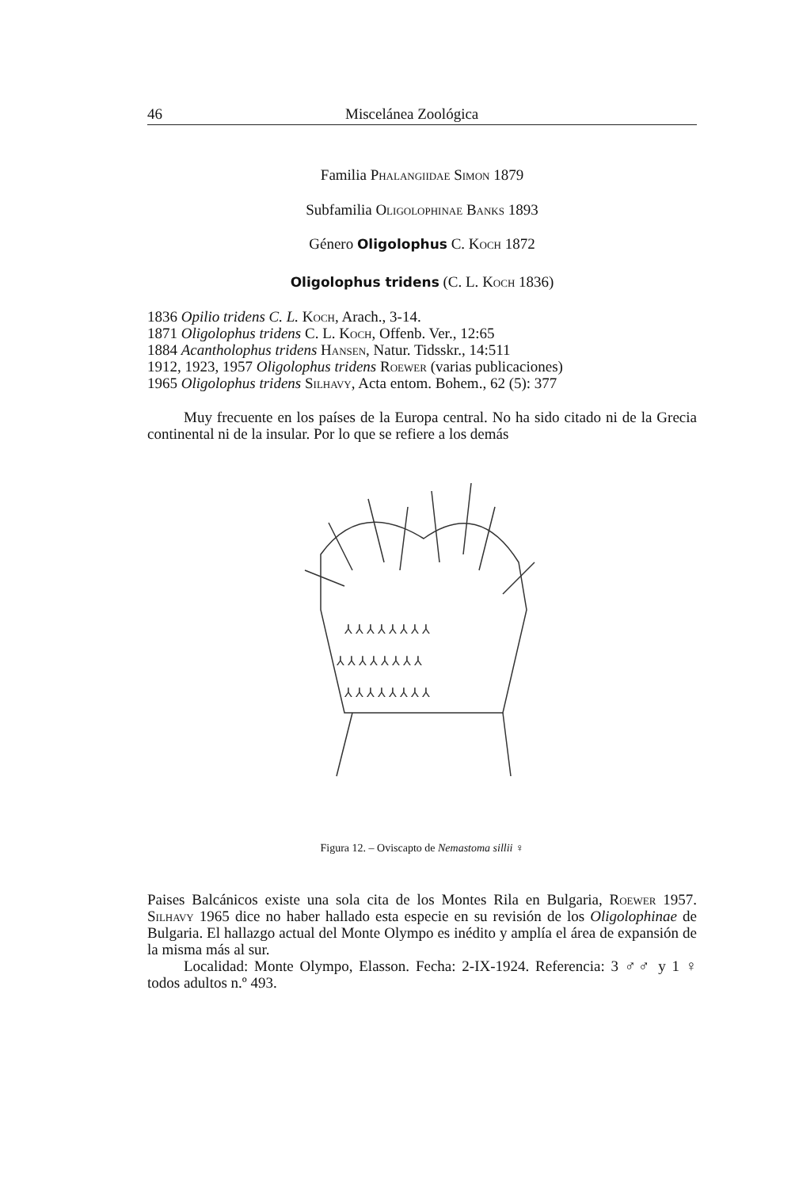46 Miscelánea Zoológica
Familia Phalangiidae Simon 1879
Subfamilia Oligolophinae Banks 1893
Género Oligolophus C. Koch 1872
Oligolophus tridens (C. L. Koch 1836)
1836 Opilio tridens C. L. Koch, Arach., 3-14.
1871 Oligolophus tridens C. L. Koch, Offenb. Ver., 12:65
1884 Acantholophus tridens Hansen, Natur. Tidsskr., 14:511
1912, 1923, 1957 Oligolophus tridens Roewer (varias publicaciones)
1965 Oligolophus tridens Silhavy, Acta entom. Bohem., 62 (5): 377
Muy frecuente en los países de la Europa central. No ha sido citado ni de la Grecia continental ni de la insular. Por lo que se refiere a los demás
⅄ ⅄ ⅄ ⅄ ⅄ ⅄ ⅄ ⅄
⅄ ⅄ ⅄ ⅄ ⅄ ⅄ ⅄ ⅄
⅄ ⅄ ⅄ ⅄ ⅄ ⅄ ⅄ ⅄
Figura 12. – Oviscapto de Nemastoma sillii ♀
Paises Balcánicos existe una sola cita de los Montes Rila en Bulgaria, Roewer 1957. Silhavy 1965 dice no haber hallado esta especie en su revisión de los Oligolophinae de Bulgaria. El hallazgo actual del Monte Olympo es inédito y amplía el área de expansión de la misma más al sur.
Localidad: Monte Olympo, Elasson. Fecha: 2-IX-1924. Referencia: 3 ♂♂ y 1 ♀ todos adultos n.º 493.